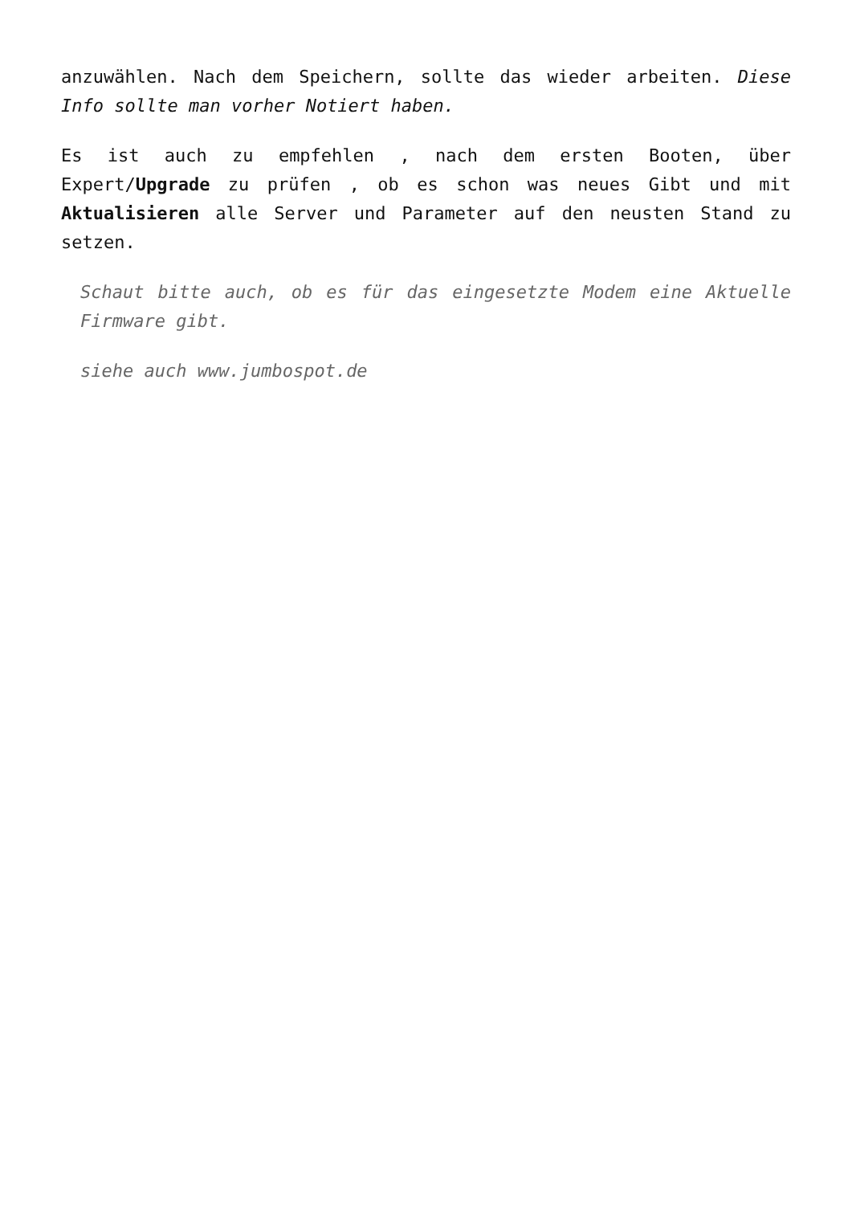anzuwählen. Nach dem Speichern, sollte das wieder arbeiten. Diese Info sollte man vorher Notiert haben.
Es ist auch zu empfehlen , nach dem ersten Booten, über Expert/Upgrade zu prüfen , ob es schon was neues Gibt und mit Aktualisieren alle Server und Parameter auf den neusten Stand zu setzen.
Schaut bitte auch, ob es für das eingesetzte Modem eine Aktuelle Firmware gibt.
siehe auch www.jumbospot.de